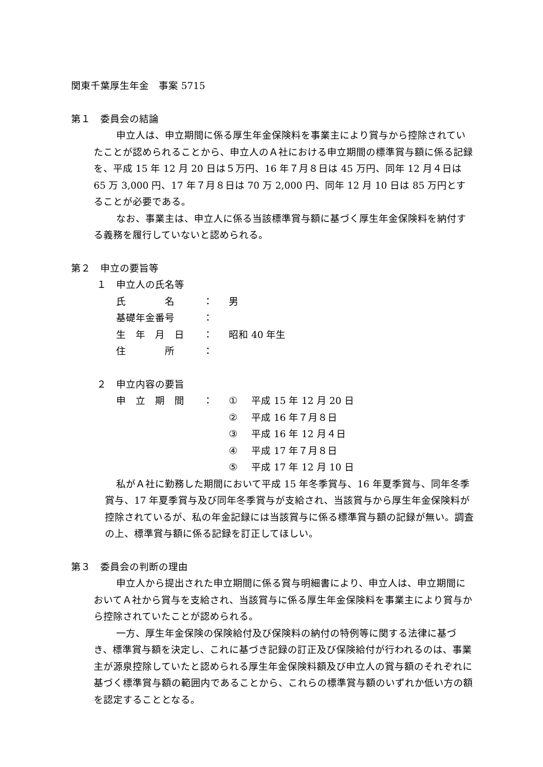関東千葉厚生年金　事案 5715
第１　委員会の結論
申立人は、申立期間に係る厚生年金保険料を事業主により賞与から控除されていたことが認められることから、申立人のＡ社における申立期間の標準賞与額に係る記録を、平成 15 年 12 月 20 日は５万円、16 年７月８日は 45 万円、同年 12 月４日は 65 万 3,000 円、17 年７月８日は 70 万 2,000 円、同年 12 月 10 日は 85 万円とすることが必要である。
なお、事業主は、申立人に係る当該標準賞与額に基づく厚生年金保険料を納付する義務を履行していないと認められる。
第２　申立の要旨等
１　申立人の氏名等
氏　　　　名 ： 男
基礎年金番号 ：
生　年　月　日 ： 昭和 40 年生
住　　　　所 ：
２　申立内容の要旨
申　立　期　間 ： ① 平成 15 年 12 月 20 日
② 平成 16 年７月８日
③ 平成 16 年 12 月４日
④ 平成 17 年７月８日
⑤ 平成 17 年 12 月 10 日
私がＡ社に勤務した期間において平成 15 年冬季賞与、16 年夏季賞与、同年冬季賞与、17 年夏季賞与及び同年冬季賞与が支給され、当該賞与から厚生年金保険料が控除されているが、私の年金記録には当該賞与に係る標準賞与額の記録が無い。調査の上、標準賞与額に係る記録を訂正してほしい。
第３　委員会の判断の理由
申立人から提出された申立期間に係る賞与明細書により、申立人は、申立期間においてＡ社から賞与を支給され、当該賞与に係る厚生年金保険料を事業主により賞与から控除されていたことが認められる。
一方、厚生年金保険の保険給付及び保険料の納付の特例等に関する法律に基づき、標準賞与額を決定し、これに基づき記録の訂正及び保険給付が行われるのは、事業主が源泉控除していたと認められる厚生年金保険料額及び申立人の賞与額のそれぞれに基づく標準賞与額の範囲内であることから、これらの標準賞与額のいずれか低い方の額を認定することとなる。